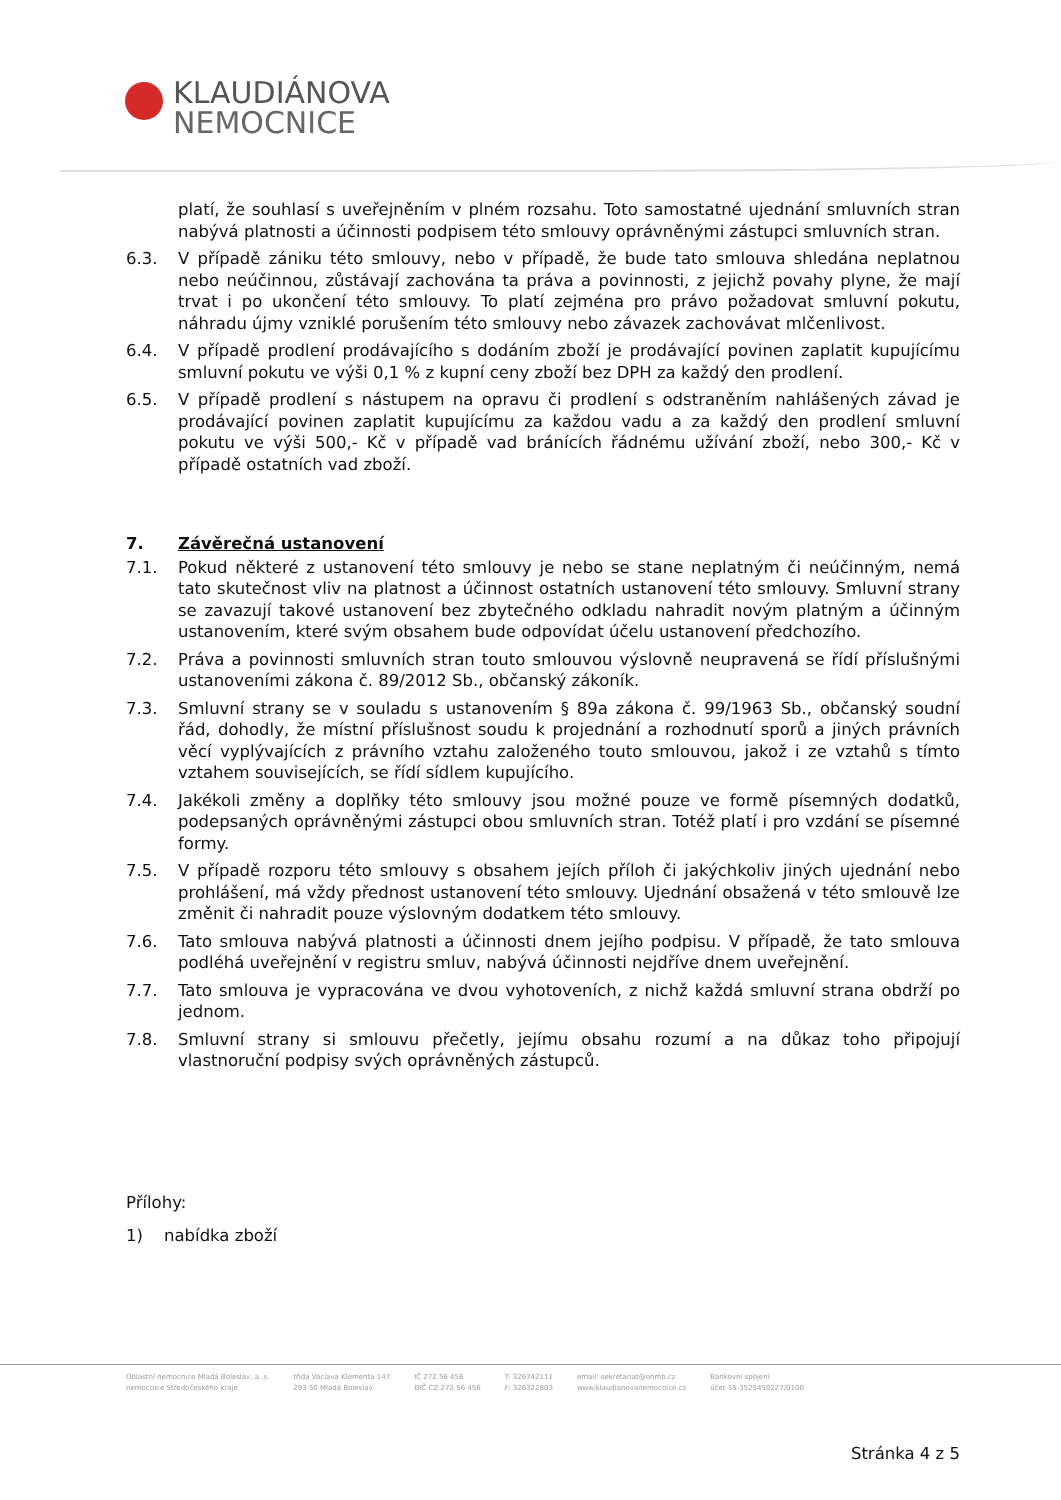KLAUDIÁNOVA
NEMOCNICE
platí, že souhlasí s uveřejněním v plném rozsahu. Toto samostatné ujednání smluvních stran nabývá platnosti a účinnosti podpisem této smlouvy oprávněnými zástupci smluvních stran.
6.3. V případě zániku této smlouvy, nebo v případě, že bude tato smlouva shledána neplatnou nebo neúčinnou, zůstávají zachována ta práva a povinnosti, z jejichž povahy plyne, že mají trvat i po ukončení této smlouvy. To platí zejména pro právo požadovat smluvní pokutu, náhradu újmy vzniklé porušením této smlouvy nebo závazek zachovávat mlčenlivost.
6.4. V případě prodlení prodávajícího s dodáním zboží je prodávající povinen zaplatit kupujícímu smluvní pokutu ve výši 0,1 % z kupní ceny zboží bez DPH za každý den prodlení.
6.5. V případě prodlení s nástupem na opravu či prodlení s odstraněním nahlášených závad je prodávající povinen zaplatit kupujícímu za každou vadu a za každý den prodlení smluvní pokutu ve výši 500,- Kč v případě vad bránících řádnému užívání zboží, nebo 300,- Kč v případě ostatních vad zboží.
7. Závěrečná ustanovení
7.1. Pokud některé z ustanovení této smlouvy je nebo se stane neplatným či neúčinným, nemá tato skutečnost vliv na platnost a účinnost ostatních ustanovení této smlouvy. Smluvní strany se zavazují takové ustanovení bez zbytečného odkladu nahradit novým platným a účinným ustanovením, které svým obsahem bude odpovídat účelu ustanovení předchozího.
7.2. Práva a povinnosti smluvních stran touto smlouvou výslovně neupravená se řídí příslušnými ustanoveními zákona č. 89/2012 Sb., občanský zákoník.
7.3. Smluvní strany se v souladu s ustanovením § 89a zákona č. 99/1963 Sb., občanský soudní řád, dohodly, že místní příslušnost soudu k projednání a rozhodnutí sporů a jiných právních věcí vyplývajících z právního vztahu založeného touto smlouvou, jakož i ze vztahů s tímto vztahem souvisejících, se řídí sídlem kupujícího.
7.4. Jakékoli změny a doplňky této smlouvy jsou možné pouze ve formě písemných dodatků, podepsaných oprávněnými zástupci obou smluvních stran. Totéž platí i pro vzdání se písemné formy.
7.5. V případě rozporu této smlouvy s obsahem jejích příloh či jakýchkoliv jiných ujednání nebo prohlášení, má vždy přednost ustanovení této smlouvy. Ujednání obsažená v této smlouvě lze změnit či nahradit pouze výslovným dodatkem této smlouvy.
7.6. Tato smlouva nabývá platnosti a účinnosti dnem jejího podpisu. V případě, že tato smlouva podléhá uveřejnění v registru smluv, nabývá účinnosti nejdříve dnem uveřejnění.
7.7. Tato smlouva je vypracována ve dvou vyhotoveních, z nichž každá smluvní strana obdrží po jednom.
7.8. Smluvní strany si smlouvu přečetly, jejímu obsahu rozumí a na důkaz toho připojují vlastnoruční podpisy svých oprávněných zástupců.
Přílohy:
1) nabídka zboží
Oblastní nemocnice Mladá Boleslav, a. s.
nemocnice Středočeského kraje
třída Václava Klementa 147
293 50 Mladá Boleslav
IČ 272 56 456
DIČ CZ 272 56 456
T: 326742111
F: 326322803
email: sekretariat@onmb.cz
www.klaudianovanemocnice.cz
Bankovní spojení
účet 35-3525450227/0100
Stránka 4 z 5